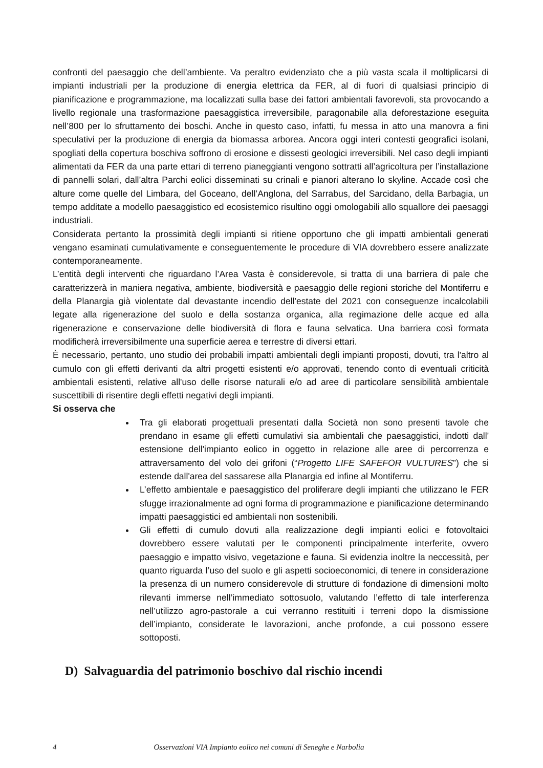confronti del paesaggio che dell’ambiente. Va peraltro evidenziato che a più vasta scala il moltiplicarsi di impianti industriali per la produzione di energia elettrica da FER, al di fuori di qualsiasi principio di pianificazione e programmazione, ma localizzati sulla base dei fattori ambientali favorevoli, sta provocando a livello regionale una trasformazione paesaggistica irreversibile, paragonabile alla deforestazione eseguita nell’800 per lo sfruttamento dei boschi. Anche in questo caso, infatti, fu messa in atto una manovra a fini speculativi per la produzione di energia da biomassa arborea. Ancora oggi interi contesti geografici isolani, spogliati della copertura boschiva soffrono di erosione e dissesti geologici irreversibili. Nel caso degli impianti alimentati da FER da una parte ettari di terreno pianeggianti vengono sottratti all’agricoltura per l’installazione di pannelli solari, dall’altra Parchi eolici disseminati su crinali e pianori alterano lo skyline. Accade così che alture come quelle del Limbara, del Goceano, dell’Anglona, del Sarrabus, del Sarcidano, della Barbagia, un tempo additate a modello paesaggistico ed ecosistemico risultino oggi omologabili allo squallore dei paesaggi industriali.
Considerata pertanto la prossimità degli impianti si ritiene opportuno che gli impatti ambientali generati vengano esaminati cumulativamente e conseguentemente le procedure di VIA dovrebbero essere analizzate contemporaneamente.
L’entità degli interventi che riguardano l’Area Vasta è considerevole, si tratta di una barriera di pale che caratterizzerà in maniera negativa, ambiente, biodiversità e paesaggio delle regioni storiche del Montiferru e della Planargia già violentate dal devastante incendio dell'estate del 2021 con conseguenze incalcolabili legate alla rigenerazione del suolo e della sostanza organica, alla regimazione delle acque ed alla rigenerazione e conservazione delle biodiversità di flora e fauna selvatica. Una barriera così formata modificherà irreversibilmente una superficie aerea e terrestre di diversi ettari.
È necessario, pertanto, uno studio dei probabili impatti ambientali degli impianti proposti, dovuti, tra l'altro al cumulo con gli effetti derivanti da altri progetti esistenti e/o approvati, tenendo conto di eventuali criticità ambientali esistenti, relative all'uso delle risorse naturali e/o ad aree di particolare sensibilità ambientale suscettibili di risentire degli effetti negativi degli impianti.
Si osserva che
Tra gli elaborati progettuali presentati dalla Società non sono presenti tavole che prendano in esame gli effetti cumulativi sia ambientali che paesaggistici, indotti dall' estensione dell'impianto eolico in oggetto in relazione alle aree di percorrenza e attraversamento del volo dei grifoni (“Progetto LIFE SAFEFOR VULTURES”) che si estende dall'area del sassarese alla Planargia ed infine al Montiferru.
L’effetto ambientale e paesaggistico del proliferare degli impianti che utilizzano le FER sfugge irrazionalmente ad ogni forma di programmazione e pianificazione determinando impatti paesaggistici ed ambientali non sostenibili.
Gli effetti di cumulo dovuti alla realizzazione degli impianti eolici e fotovoltaici dovrebbero essere valutati per le componenti principalmente interferite, ovvero paesaggio e impatto visivo, vegetazione e fauna. Si evidenzia inoltre la neccessità, per quanto riguarda l’uso del suolo e gli aspetti socioeconomici, di tenere in considerazione la presenza di un numero considerevole di strutture di fondazione di dimensioni molto rilevanti immerse nell’immediato sottosuolo, valutando l’effetto di tale interferenza nell’utilizzo agro-pastorale a cui verranno restituiti i terreni dopo la dismissione dell’impianto, considerate le lavorazioni, anche profonde, a cui possono essere sottoposti.
D) Salvaguardia del patrimonio boschivo dal rischio incendi
4 Osservazioni VIA Impianto eolico nei comuni di Seneghe e Narbolia